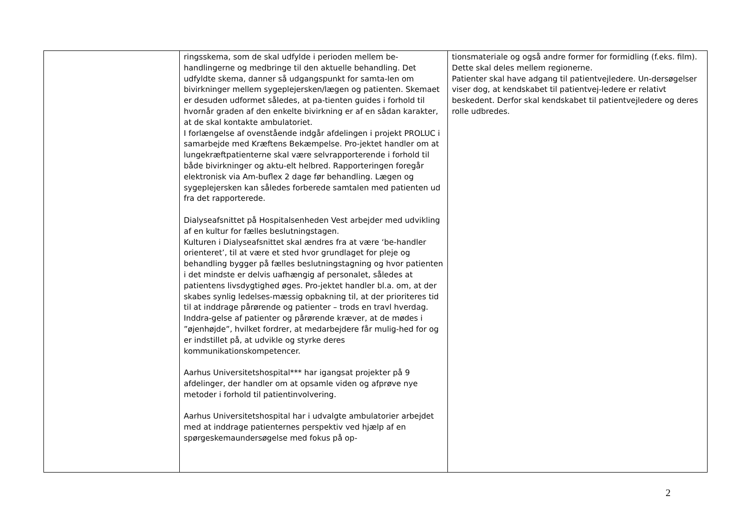| | ringsskema, som de skal udfylde i perioden mellem be-handlingerne og medbringe til den aktuelle behandling. Det udfyldte skema, danner så udgangspunkt for samta-len om bivirkninger mellem sygeplejersken/lægen og patienten. Skemaet er desuden udformet således, at pa-tienten guides i forhold til hvornår graden af den enkelte bivirkning er af en sådan karakter, at de skal kontakte ambulatoriet. I forlængelse af ovenstående indgår afdelingen i projekt PROLUC i samarbejde med Kræftens Bekæmpelse. Pro-jektet handler om at lungekræftpatienterne skal være selvrapporterende i forhold til både bivirkninger og aktu-elt helbred. Rapporteringen foregår elektronisk via Am-buflex 2 dage før behandling. Lægen og sygeplejersken kan således forberede samtalen med patienten ud fra det rapporterede. Dialyseafsnittet på Hospitalsenheden Vest arbejder med udvikling af en kultur for fælles beslutningstagen. Kulturen i Dialyseafsnittet skal ændres fra at være ‘be-handler orienteret’, til at være et sted hvor grundlaget for pleje og behandling bygger på fælles beslutningstagning og hvor patienten i det mindste er delvis uafhængig af personalet, således at patientens livsdygtighed øges. Pro-jektet handler bl.a. om, at der skabes synlig ledelses-mæssig opbakning til, at der prioriteres tid til at inddrage pårørende og patienter – trods en travl hverdag. Inddra-gelse af patienter og pårørende kræver, at de mødes i ”øjenhøjde”, hvilket fordrer, at medarbejdere får mulig-hed for og er indstillet på, at udvikle og styrke deres kommunikationskompetencer. Aarhus Universitetshospital*** har igangsat projekter på 9 afdelinger, der handler om at opsamle viden og afprøve nye metoder i forhold til patientinvolvering. Aarhus Universitetshospital har i udvalgte ambulatorier arbejdet med at inddrage patienternes perspektiv ved hjælp af en spørgeskemaundersøgelse med fokus på op- | tionsmateriale og også andre former for formidling (f.eks. film). Dette skal deles mellem regionerne. Patienter skal have adgang til patientvejledere. Un-dersøgelser viser dog, at kendskabet til patientvej-ledere er relativt beskedent. Derfor skal kendskabet til patientvejledere og deres rolle udbredes. |
2